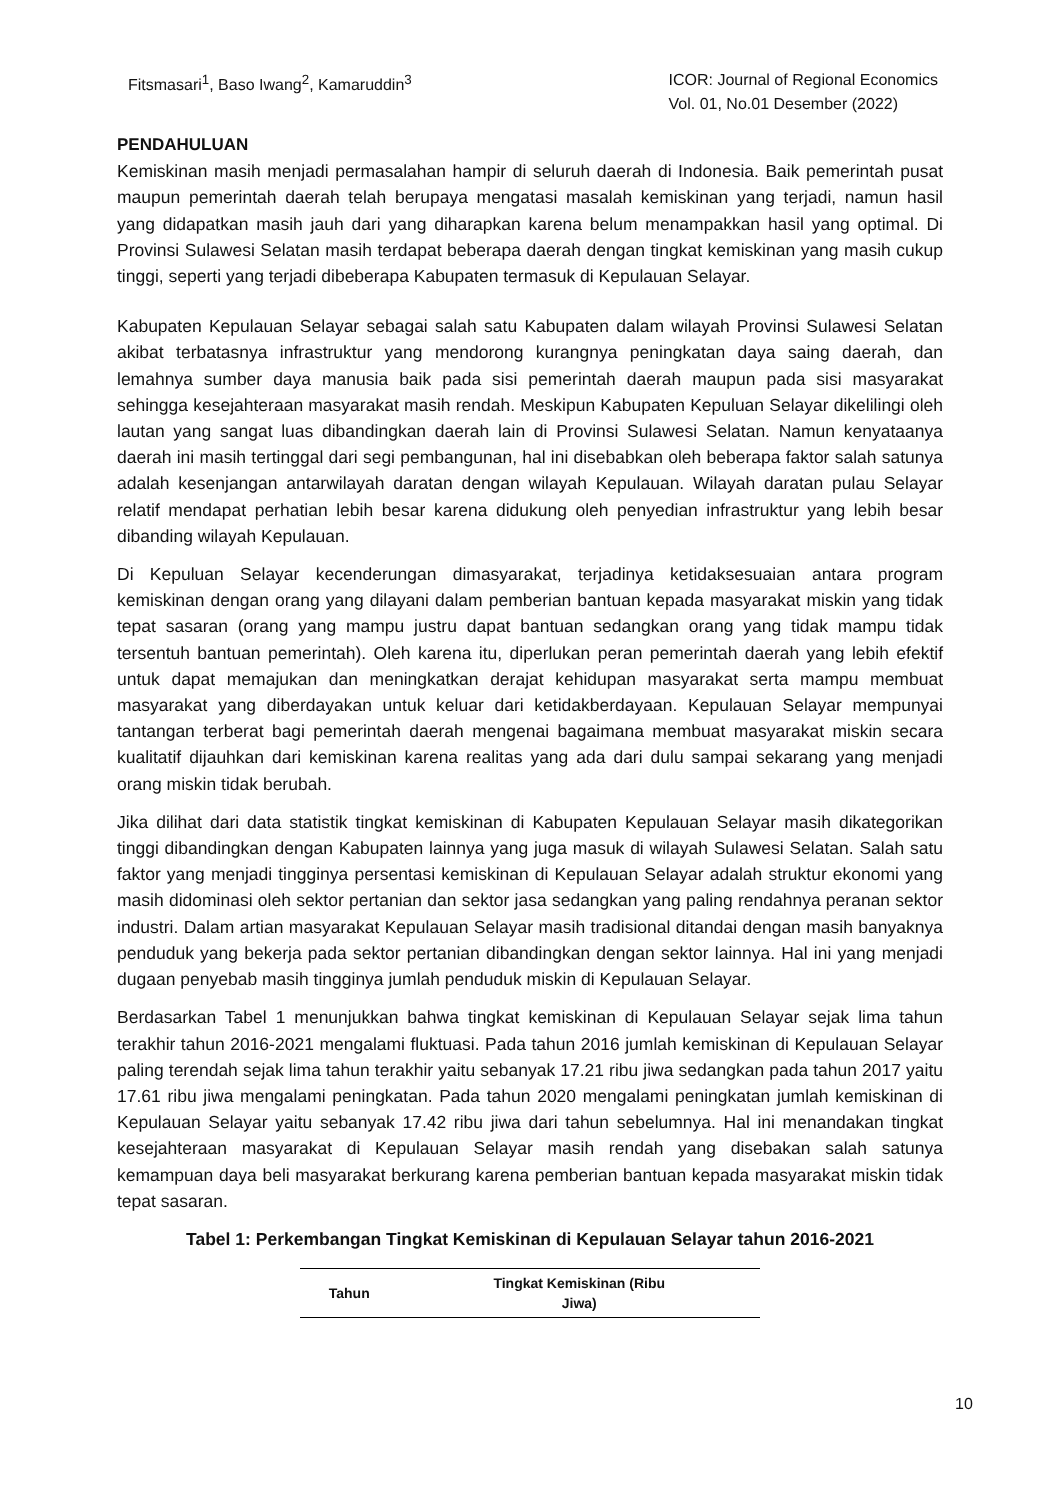Fitsmasari<sup>1</sup>, Baso Iwang<sup>2</sup>, Kamaruddin<sup>3</sup>
ICOR: Journal of Regional Economics
Vol. 01, No.01 Desember (2022)
PENDAHULUAN
Kemiskinan masih menjadi permasalahan hampir di seluruh daerah di Indonesia. Baik pemerintah pusat maupun pemerintah daerah telah berupaya mengatasi masalah kemiskinan yang terjadi, namun hasil yang didapatkan masih jauh dari yang diharapkan karena belum menampakkan hasil yang optimal. Di Provinsi Sulawesi Selatan masih terdapat beberapa daerah dengan tingkat kemiskinan yang masih cukup tinggi, seperti yang terjadi dibeberapa Kabupaten termasuk di Kepulauan Selayar.
Kabupaten Kepulauan Selayar sebagai salah satu Kabupaten dalam wilayah Provinsi Sulawesi Selatan akibat terbatasnya infrastruktur yang mendorong kurangnya peningkatan daya saing daerah, dan lemahnya sumber daya manusia baik pada sisi pemerintah daerah maupun pada sisi masyarakat sehingga kesejahteraan masyarakat masih rendah. Meskipun Kabupaten Kepuluan Selayar dikelilingi oleh lautan yang sangat luas dibandingkan daerah lain di Provinsi Sulawesi Selatan. Namun kenyataanya daerah ini masih tertinggal dari segi pembangunan, hal ini disebabkan oleh beberapa faktor salah satunya adalah kesenjangan antarwilayah daratan dengan wilayah Kepulauan. Wilayah daratan pulau Selayar relatif mendapat perhatian lebih besar karena didukung oleh penyedian infrastruktur yang lebih besar dibanding wilayah Kepulauan.
Di Kepuluan Selayar kecenderungan dimasyarakat, terjadinya ketidaksesuaian antara program kemiskinan dengan orang yang dilayani dalam pemberian bantuan kepada masyarakat miskin yang tidak tepat sasaran (orang yang mampu justru dapat bantuan sedangkan orang yang tidak mampu tidak tersentuh bantuan pemerintah). Oleh karena itu, diperlukan peran pemerintah daerah yang lebih efektif untuk dapat memajukan dan meningkatkan derajat kehidupan masyarakat serta mampu membuat masyarakat yang diberdayakan untuk keluar dari ketidakberdayaan. Kepulauan Selayar mempunyai tantangan terberat bagi pemerintah daerah mengenai bagaimana membuat masyarakat miskin secara kualitatif dijauhkan dari kemiskinan karena realitas yang ada dari dulu sampai sekarang yang menjadi orang miskin tidak berubah.
Jika dilihat dari data statistik tingkat kemiskinan di Kabupaten Kepulauan Selayar masih dikategorikan tinggi dibandingkan dengan Kabupaten lainnya yang juga masuk di wilayah Sulawesi Selatan. Salah satu faktor yang menjadi tingginya persentasi kemiskinan di Kepulauan Selayar adalah struktur ekonomi yang masih didominasi oleh sektor pertanian dan sektor jasa sedangkan yang paling rendahnya peranan sektor industri. Dalam artian masyarakat Kepulauan Selayar masih tradisional ditandai dengan masih banyaknya penduduk yang bekerja pada sektor pertanian dibandingkan dengan sektor lainnya. Hal ini yang menjadi dugaan penyebab masih tingginya jumlah penduduk miskin di Kepulauan Selayar.
Berdasarkan Tabel 1 menunjukkan bahwa tingkat kemiskinan di Kepulauan Selayar sejak lima tahun terakhir tahun 2016-2021 mengalami fluktuasi. Pada tahun 2016 jumlah kemiskinan di Kepulauan Selayar paling terendah sejak lima tahun terakhir yaitu sebanyak 17.21 ribu jiwa sedangkan pada tahun 2017 yaitu 17.61 ribu jiwa mengalami peningkatan. Pada tahun 2020 mengalami peningkatan jumlah kemiskinan di Kepulauan Selayar yaitu sebanyak 17.42 ribu jiwa dari tahun sebelumnya. Hal ini menandakan tingkat kesejahteraan masyarakat di Kepulauan Selayar masih rendah yang disebakan salah satunya kemampuan daya beli masyarakat berkurang karena pemberian bantuan kepada masyarakat miskin tidak tepat sasaran.
Tabel 1: Perkembangan Tingkat Kemiskinan di Kepulauan Selayar tahun 2016-2021
| Tahun | Tingkat Kemiskinan (Ribu Jiwa) |
| --- | --- |
10